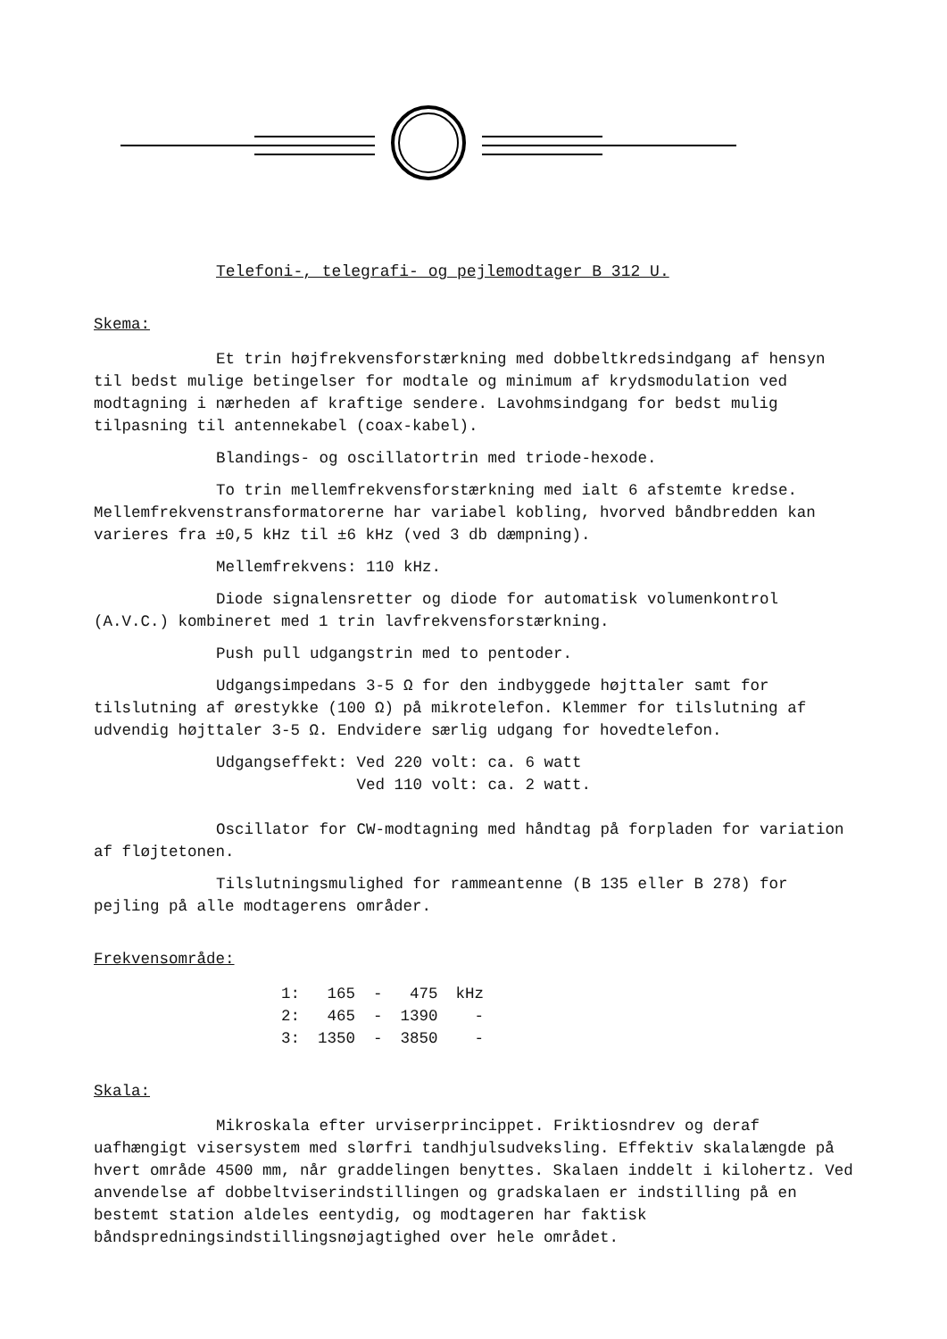Telefoni-, telegrafi- og pejlemodtager B 312 U.
Skema:
Et trin højfrekvensforstærkning med dobbeltkredsindgang af hensyn til bedst mulige betingelser for modtale og minimum af krydsmodulation ved modtagning i nærheden af kraftige sendere. Lavohmsindgang for bedst mulig tilpasning til antennekabel (coax-kabel).
Blandings- og oscillatortrin med triode-hexode.
To trin mellemfrekvensforstærkning med ialt 6 afstemte kredse. Mellemfrekvenstransformatorerne har variabel kobling, hvorved båndbredden kan varieres fra ±0,5 kHz til ±6 kHz (ved 3 db dæmpning).
Mellemfrekvens: 110 kHz.
Diode signalensretter og diode for automatisk volumenkontrol (A.V.C.) kombineret med 1 trin lavfrekvensforstærkning.
Push pull udgangstrin med to pentoder.
Udgangsimpedans 3-5 Ω for den indbyggede højttaler samt for tilslutning af ørestykke (100 Ω) på mikrotelefon. Klemmer for tilslutning af udvendig højttaler 3-5 Ω. Endvidere særlig udgang for hovedtelefon.
Udgangseffekt: Ved 220 volt: ca. 6 watt
Ved 110 volt: ca. 2 watt.
Oscillator for CW-modtagning med håndtag på forpladen for variation af fløjtetonen.
Tilslutningsmulighed for rammeantenne (B 135 eller B 278) for pejling på alle modtagerens områder.
Frekvensområde:
| 1: | 165 | - | 475 | kHz |
| 2: | 465 | - | 1390 | - |
| 3: | 1350 | - | 3850 | - |
Skala:
Mikroskala efter urviserprincippet. Friktiosndrev og deraf uafhængigt visersystem med slørfri tandhjulsudveksling. Effektiv skalalængde på hvert område 4500 mm, når graddelingen benyttes. Skalaen inddelt i kilohertz. Ved anvendelse af dobbeltviserindstillingen og gradskalaen er indstilling på en bestemt station aldeles eentydig, og modtageren har faktisk båndspredningsindstillingsnøjagtighed over hele området.